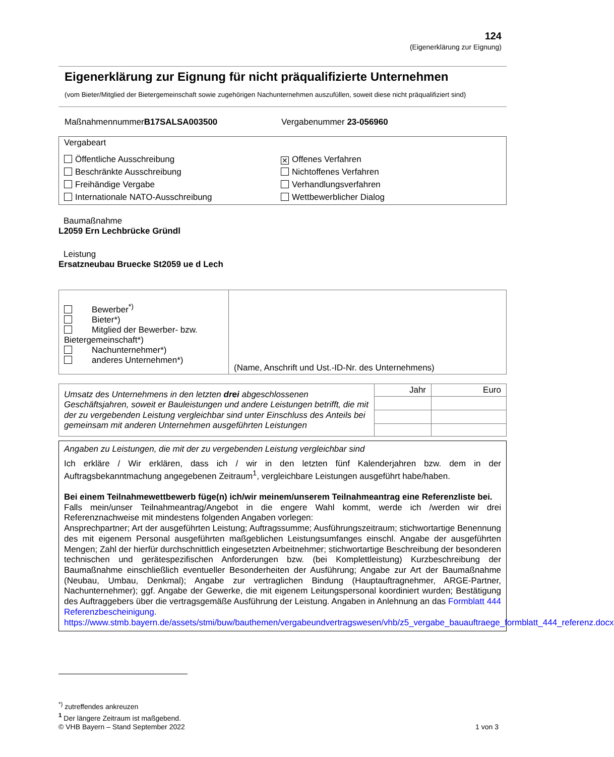124
(Eigenerklärung zur Eignung)
Eigenerklärung zur Eignung für nicht präqualifizierte Unternehmen
(vom Bieter/Mitglied der Bietergemeinschaft sowie zugehörigen Nachunternehmen auszufüllen, soweit diese nicht präqualifiziert sind)
MaßnahmennummerB17SALSA003500 Vergabenummer 23-056960
| Vergabeart Öffentliche Ausschreibung Beschränkte Ausschreibung Freihändige Vergabe Internationale NATO-Ausschreibung ✕ Offenes Verfahren Nichtoffenes Verfahren Verhandlungsverfahren Wettbewerblicher Dialog |
Baumaßnahme
L2059 Ern Lechbrücke Gründl
Leistung
Ersatzneubau Bruecke St2059 ue d Lech
| Bewerber<sup>*)</sup> Bieter*) Mitglied der Bewerber- bzw. Bietergemeinschaft*) Nachunternehmer*) anderes Unternehmen*) | (Name, Anschrift und Ust.-ID-Nr. des Unternehmens) |
| Umsatz des Unternehmens in den letzten drei abgeschlossenen Geschäftsjahren, soweit er Bauleistungen und andere Leistungen betrifft, die mit der zu vergebenden Leistung vergleichbar sind unter Einschluss des Anteils bei gemeinsam mit anderen Unternehmen ausgeführten Leistungen | Jahr | Euro |
Angaben zu Leistungen, die mit der zu vergebenden Leistung vergleichbar sind
Ich erkläre / Wir erklären, dass ich / wir in den letzten fünf Kalenderjahren bzw. dem in der Auftragsbekanntmachung angegebenen Zeitraum<sup>1</sup>, vergleichbare Leistungen ausgeführt habe/haben.
Bei einem Teilnahmewettbewerb füge(n) ich/wir meinem/unserem Teilnahmeantrag eine Referenzliste bei.
Falls mein/unser Teilnahmeantrag/Angebot in die engere Wahl kommt, werde ich /werden wir drei Referenznachweise mit mindestens folgenden Angaben vorlegen:
Ansprechpartner; Art der ausgeführten Leistung; Auftragssumme; Ausführungszeitraum; stichwortartige Benennung des mit eigenem Personal ausgeführten maßgeblichen Leistungsumfanges einschl. Angabe der ausgeführten Mengen; Zahl der hierfür durchschnittlich eingesetzten Arbeitnehmer; stichwortartige Beschreibung der besonderen technischen und gerätespezifischen Anforderungen bzw. (bei Komplettleistung) Kurzbeschreibung der Baumaßnahme einschließlich eventueller Besonderheiten der Ausführung; Angabe zur Art der Baumaßnahme (Neubau, Umbau, Denkmal); Angabe zur vertraglichen Bindung (Hauptauftragnehmer, ARGE-Partner, Nachunternehmer); ggf. Angabe der Gewerke, die mit eigenem Leitungspersonal koordiniert wurden; Bestätigung des Auftraggebers über die vertragsgemäße Ausführung der Leistung. Angaben in Anlehnung an das Formblatt 444 Referenzbescheinigung.
https://www.stmb.bayern.de/assets/stmi/buw/bauthemen/vergabeundvertragswesen/vhb/z5_vergabe_bauauftraege_formblatt_444_referenz.docx
<sup>*)</sup> zutreffendes ankreuzen
<sup>1</sup> Der längere Zeitraum ist maßgebend.
© VHB Bayern – Stand September 2022 1 von 3